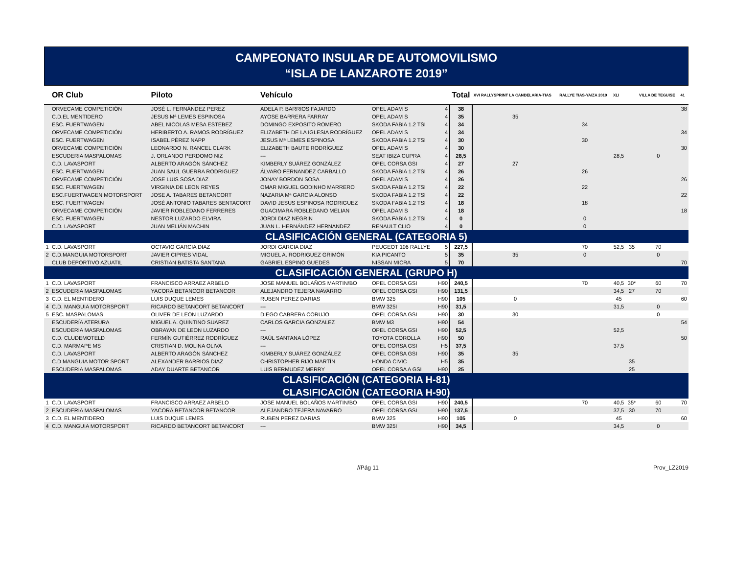CAMPEONATO INSULAR DE AUTOMOVILISMO
“ISLA DE LANZAROTE 2019”
| | OR Club | Piloto | Vehículo | | | Total | XVI RALLYSPRINT LA CANDELARIA-TIAS | RALLYE TIAS-YAIZA 2019 | XLI | | VILLA DE TEGUISE | 41 |
| --- | --- | --- | --- | --- | --- | --- | --- | --- | --- | --- | --- | --- |
| | ORVECAME COMPETICIÓN | JOSÉ L. FERNÁNDEZ PEREZ | ADELA P. BARRIOS FAJARDO | OPEL ADAM S | 4 | 38 | | | | | | 38 |
| | C.D.EL MENTIDERO | JESUS Mª LEMES ESPINOSA | AYOSE BARRERA FARRAY | OPEL ADAM S | 4 | 35 | 35 | | | | | |
| | ESC. FUERTWAGEN | ABEL NICOLAS MESA ESTEBEZ | DOMINGO EXPOSITO ROMERO | SKODA FABIA 1.2 TSI | 4 | 34 | | 34 | | | | |
| | ORVECAME COMPETICIÓN | HERIBERTO A. RAMOS RODRÍGUEZ | ELIZABETH DE LA IGLESIA RODRÍGUEZ | OPEL ADAM S | 4 | 34 | | | | | | 34 |
| | ESC. FUERTWAGEN | ISABEL PÉREZ NAPP | JESUS Mª LEMES ESPINOSA | SKODA FABIA 1.2 TSI | 4 | 30 | | 30 | | | | |
| | ORVECAME COMPETICIÓN | LEONARDO N. RANCEL CLARK | ELIZABETH BAUTE RODRÍGUEZ | OPEL ADAM S | 4 | 30 | | | | | | 30 |
| | ESCUDERIA MASPALOMAS | J. ORLANDO PERDOMO NIZ | --- | SEAT IBIZA CUPRA | 4 | 28,5 | | | 28,5 | | 0 | |
| | C.D. LAVASPORT | ALBERTO ARAGÓN SÁNCHEZ | KIMBERLY SUÁREZ GONZÁLEZ | OPEL CORSA GSI | 4 | 27 | 27 | | | | | |
| | ESC. FUERTWAGEN | JUAN SAUL GUERRA RODRIGUEZ | ÁLVARO FERNANDEZ CARBALLO | SKODA FABIA 1.2 TSI | 4 | 26 | | 26 | | | | |
| | ORVECAME COMPETICIÓN | JOSE LUIS SOSA DIAZ | JONAY BORDON SOSA | OPEL ADAM S | 4 | 26 | | | | | | 26 |
| | ESC. FUERTWAGEN | VIRGINIA DE LEON REYES | OMAR MIGUEL GODINHO MARRERO | SKODA FABIA 1.2 TSI | 4 | 22 | | 22 | | | | |
| | ESC.FUERTWAGEN MOTORSPORT | JOSE A. TABARES BETANCORT | NAZARIA Mª GARCIA ALONSO | SKODA FABIA 1.2 TSI | 4 | 22 | | | | | | 22 |
| | ESC. FUERTWAGEN | JOSÉ ANTONIO TABARES BENTACORT | DAVID JESUS ESPINOSA RODRIGUEZ | SKODA FABIA 1.2 TSI | 4 | 18 | | 18 | | | | |
| | ORVECAME COMPETICIÓN | JAVIER ROBLEDANO FERRERES | GUACIMARA ROBLEDANO MELIAN | OPEL ADAM S | 4 | 18 | | | | | | 18 |
| | ESC. FUERTWAGEN | NESTOR LUZARDO ELVIRA | JORDI DIAZ NEGRIN | SKODA FABIA 1.2 TSI | 4 | 0 | | 0 | | | | |
| | C.D. LAVASPORT | JUAN MELIÁN MACHIN | JUAN L. HERNÁNDEZ HERNANDEZ | RENAULT CLIO | 4 | 0 | | 0 | | | | |
| CLASIFICACIÓN GENERAL (CATEGORIA 5) | | | | | | | | | | | | |
| 1 | C.D. LAVASPORT | OCTAVIO GARCIA DIAZ | JORDI GARCIA DIAZ | PEUGEOT 106 RALLYE | 5 | 227,5 | | 70 | 52,5 | 35 | 70 | |
| 2 | C.D.MANGUIA MOTORSPORT | JAVIER CIPRES VIDAL | MIGUEL A. RODRIGUEZ GRIMÓN | KIA PICANTO | 5 | 35 | 35 | 0 | | | 0 | |
| | CLUB DEPORTIVO AZUATIL | CRISTIAN BATISTA SANTANA | GABRIEL ESPINO GUEDES | NISSAN MICRA | 5 | 70 | | | | | | 70 |
| CLASIFICACIÓN GENERAL (GRUPO H) | | | | | | | | | | | | |
| 1 | C.D. LAVASPORT | FRANCISCO ARRAEZ ARBELO | JOSE MANUEL BOLAÑOS MARTIN/BO | OPEL CORSA GSI | H90 | 240,5 | | 70 | 40,5 | 30* | 60 | 70 |
| 2 | ESCUDERIA MASPALOMAS | YACORÁ BETANCOR BETANCOR | ALEJANDRO TEJERA NAVARRO | OPEL CORSA GSI | H90 | 131,5 | | | 34,5 | 27 | 70 | |
| 3 | C.D. EL MENTIDERO | LUIS DUQUE LEMES | RUBEN PEREZ DARIAS | BMW 325 | H90 | 105 | 0 | | 45 | | | 60 |
| 4 | C.D. MANGUIA MOTORSPORT | RICARDO BETANCORT BETANCORT | --- | BMW 325I | H90 | 31,5 | | | 31,5 | | 0 | |
| 5 | ESC. MASPALOMAS | OLIVER DE LEON LUZARDO | DIEGO CABRERA CORUJO | OPEL CORSA GSI | H90 | 30 | 30 | | | | 0 | |
| | ESCUDERÍA ATERURA | MIGUEL A. QUINTINO SUAREZ | CARLOS GARCIA GONZALEZ | BMW M3 | H90 | 54 | | | | | | 54 |
| | ESCUDERIA MASPALOMAS | OBRAYAN DE LEON LUZARDO | --- | OPEL CORSA GSI | H90 | 52,5 | | | 52,5 | | | |
| | C.D. CLUDEMOTELD | FERMÍN GUTIÉRREZ RODRÍGUEZ | RAÚL SANTANA LÓPEZ | TOYOTA COROLLA | H90 | 50 | | | | | | 50 |
| | C.D. MARMAPE MS | CRISTIAN D. MOLINA OLIVA | --- | OPEL CORSA GSI | H5 | 37,5 | | | 37,5 | | | |
| | C.D. LAVASPORT | ALBERTO ARAGÓN SÁNCHEZ | KIMBERLY SUÁREZ GONZÁLEZ | OPEL CORSA GSI | H90 | 35 | 35 | | | | | |
| | C.D MANGUIA MOTOR SPORT | ALEXANDER BARRIOS DIAZ | CHRISTOPHER RIJO MARTÍN | HONDA CIVIC | H5 | 35 | | | | 35 | | |
| | ESCUDERIA MASPALOMAS | ADAY DUARTE BETANCOR | LUIS BERMUDEZ MERRY | OPEL CORSA A GSI | H90 | 25 | | | | 25 | | |
| CLASIFICACIÓN (CATEGORIA H-81) | | | | | | | | | | | | |
| CLASIFICACIÓN (CATEGORIA H-90) | | | | | | | | | | | | |
| 1 | C.D. LAVASPORT | FRANCISCO ARRAEZ ARBELO | JOSE MANUEL BOLAÑOS MARTIN/BO | OPEL CORSA GSI | H90 | 240,5 | | 70 | 40,5 | 35* | 60 | 70 |
| 2 | ESCUDERIA MASPALOMAS | YACORÁ BETANCOR BETANCOR | ALEJANDRO TEJERA NAVARRO | OPEL CORSA GSI | H90 | 137,5 | | | 37,5 | 30 | 70 | |
| 3 | C.D. EL MENTIDERO | LUIS DUQUE LEMES | RUBEN PEREZ DARIAS | BMW 325 | H90 | 105 | 0 | | 45 | | | 60 |
| 4 | C.D. MANGUIA MOTORSPORT | RICARDO BETANCORT BETANCORT | --- | BMW 325I | H90 | 34,5 | | | 34,5 | | 0 | |
//Pág 11 Prov_LZ2019